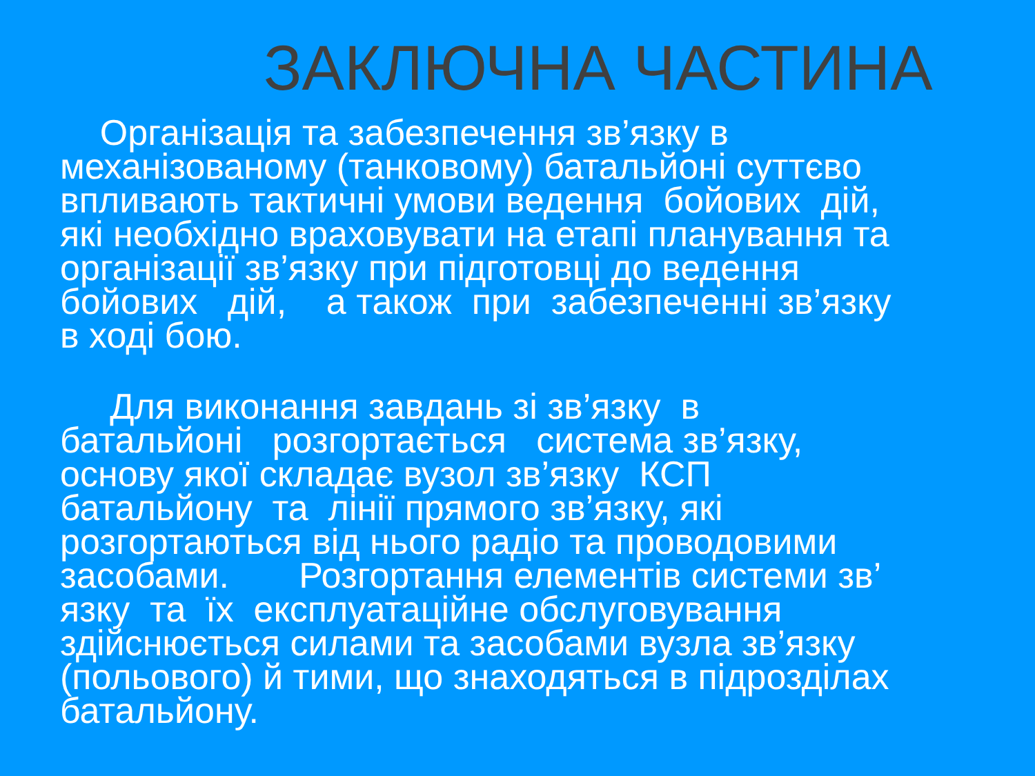ЗАКЛЮЧНА ЧАСТИНА
Організація та забезпечення зв’язку в механізованому (танковому) батальйоні суттєво впливають тактичні умови ведення бойових дій, які необхідно враховувати на етапі планування та організації зв’язку при підготовці до ведення бойових дій, а також при забезпеченні зв’язку в ході бою.
Для виконання завдань зі зв’язку в батальйоні розгортається система зв’язку, основу якої складає вузол зв’язку КСП батальйону та лінії прямого зв’язку, які розгортаються від нього радіо та проводовими засобами. Розгортання елементів системи зв’ язку та їх експлуатаційне обслуговування здійснюється силами та засобами вузла зв’язку (польового) й тими, що знаходяться в підрозділах батальйону.